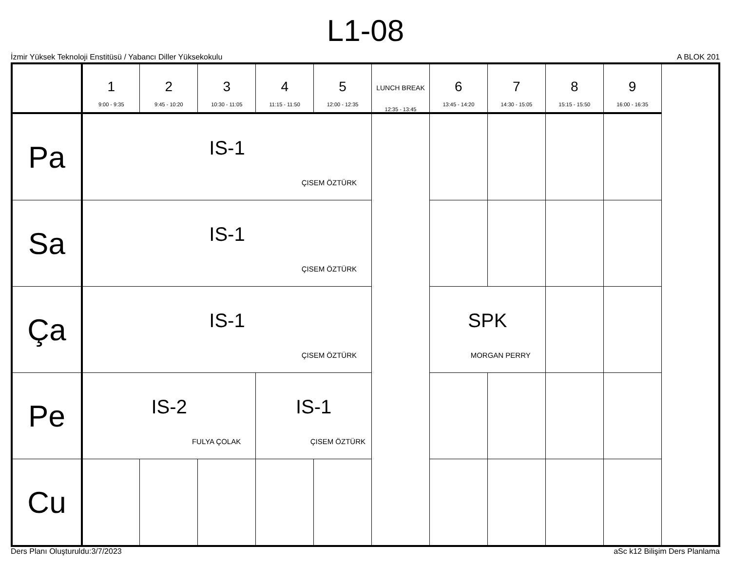L1-08
İzmir Yüksek Teknoloji Enstitüsü / Yabancı Diller Yüksekokulu A BLOK 201
| | 1 9:00 - 9:35 | 2 9:45 - 10:20 | 3 10:30 - 11:05 | 4 11:15 - 11:50 | 5 12:00 - 12:35 | LUNCH BREAK 12:35 - 13:45 | 6 13:45 - 14:20 | 7 14:30 - 15:05 | 8 15:15 - 15:50 | 9 16:00 - 16:35 |
| --- | --- | --- | --- | --- | --- | --- | --- | --- | --- | --- |
| Pa | IS-1 ÇISEM ÖZTÜRK | | | | | | | | | |
| Sa | IS-1 ÇISEM ÖZTÜRK | | | | | | | | | |
| Ça | IS-1 ÇISEM ÖZTÜRK | | | | | | SPK MORGAN PERRY | | | |
| Pe | IS-2 FULYA ÇOLAK | | | IS-1 ÇISEM ÖZTÜRK | | | | | | |
| Cu | | | | | | | | | | |
Ders Planı Oluşturuldu:3/7/2023 aSc k12 Bilişim Ders Planlama